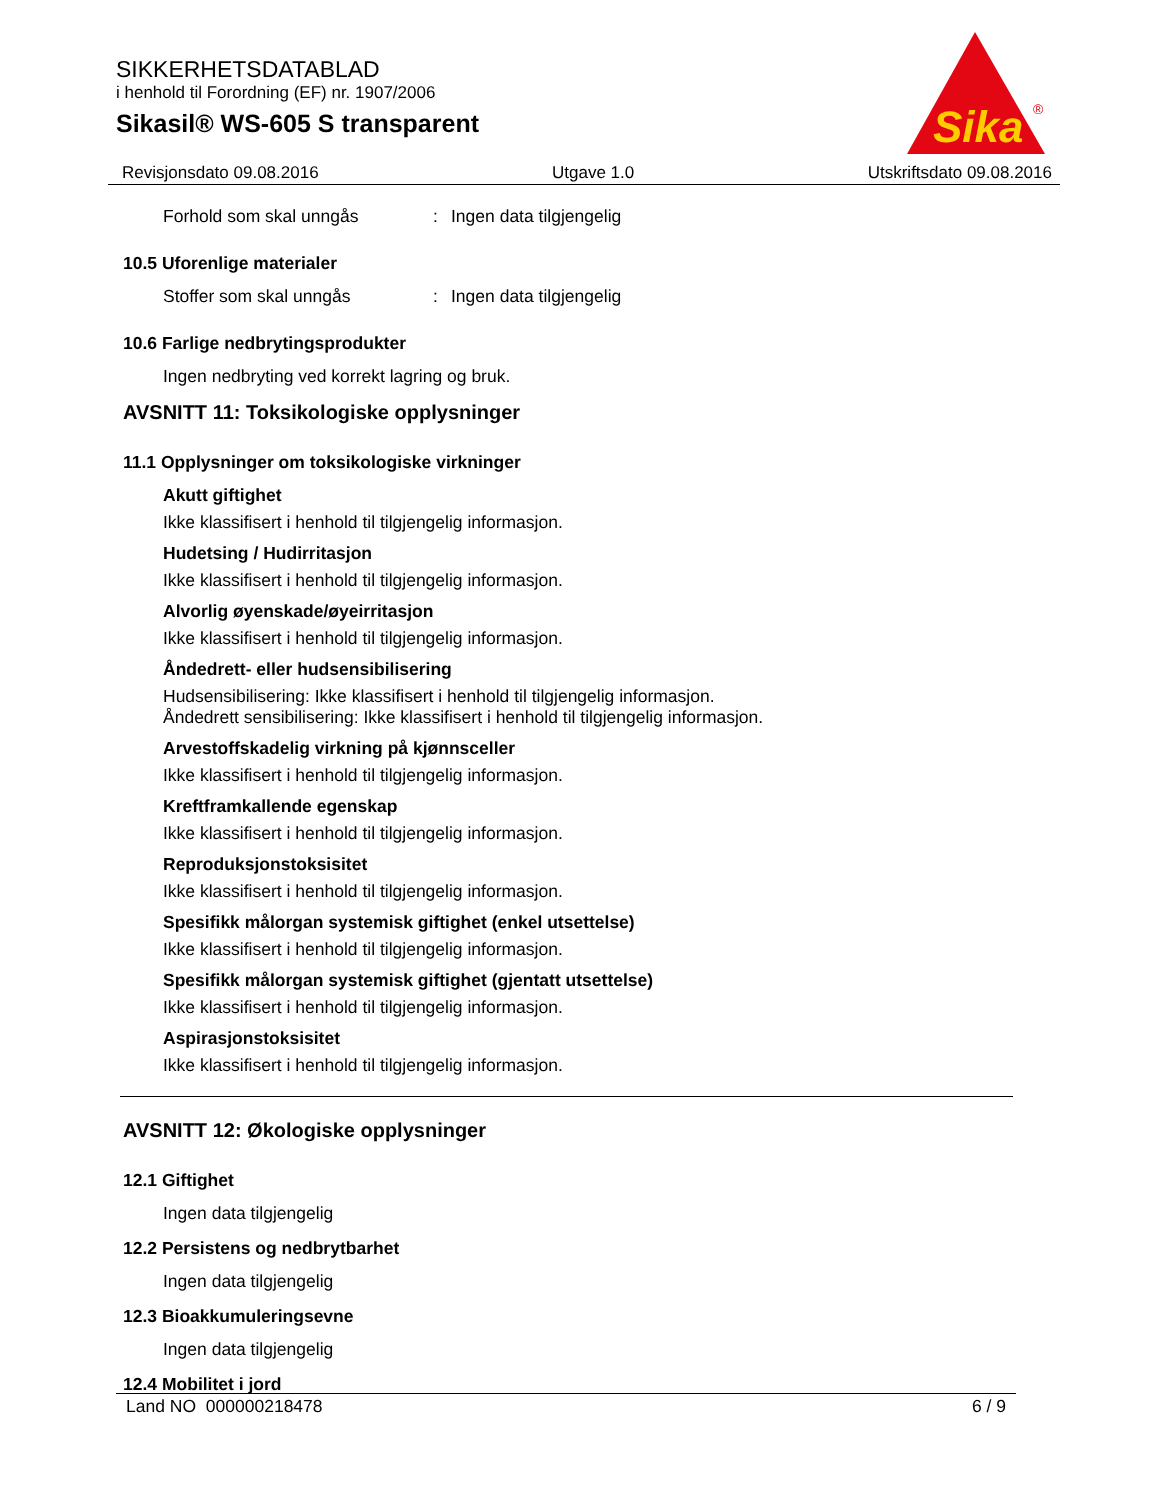SIKKERHETSDATABLAD
i henhold til Forordning (EF) nr. 1907/2006
Sikasil® WS-605 S transparent
Sika
®
Revisjonsdato 09.08.2016 Utgave 1.0 Utskriftsdato 09.08.2016
Forhold som skal unngås: Ingen data tilgjengelig
10.5 Uforenlige materialer
Stoffer som skal unngås: Ingen data tilgjengelig
10.6 Farlige nedbrytingsprodukter
Ingen nedbryting ved korrekt lagring og bruk.
AVSNITT 11: Toksikologiske opplysninger
11.1 Opplysninger om toksikologiske virkninger
Akutt giftighet
Ikke klassifisert i henhold til tilgjengelig informasjon.
Hudetsing / Hudirritasjon
Ikke klassifisert i henhold til tilgjengelig informasjon.
Alvorlig øyenskade/øyeirritasjon
Ikke klassifisert i henhold til tilgjengelig informasjon.
Åndedrett- eller hudsensibilisering
Hudsensibilisering: Ikke klassifisert i henhold til tilgjengelig informasjon.
Åndedrett sensibilisering: Ikke klassifisert i henhold til tilgjengelig informasjon.
Arvestoffskadelig virkning på kjønnsceller
Ikke klassifisert i henhold til tilgjengelig informasjon.
Kreftframkallende egenskap
Ikke klassifisert i henhold til tilgjengelig informasjon.
Reproduksjonstoksisitet
Ikke klassifisert i henhold til tilgjengelig informasjon.
Spesifikk målorgan systemisk giftighet (enkel utsettelse)
Ikke klassifisert i henhold til tilgjengelig informasjon.
Spesifikk målorgan systemisk giftighet (gjentatt utsettelse)
Ikke klassifisert i henhold til tilgjengelig informasjon.
Aspirasjonstoksisitet
Ikke klassifisert i henhold til tilgjengelig informasjon.
AVSNITT 12: Økologiske opplysninger
12.1 Giftighet
Ingen data tilgjengelig
12.2 Persistens og nedbrytbarhet
Ingen data tilgjengelig
12.3 Bioakkumuleringsevne
Ingen data tilgjengelig
12.4 Mobilitet i jord
Land NO 000000218478 6 / 9